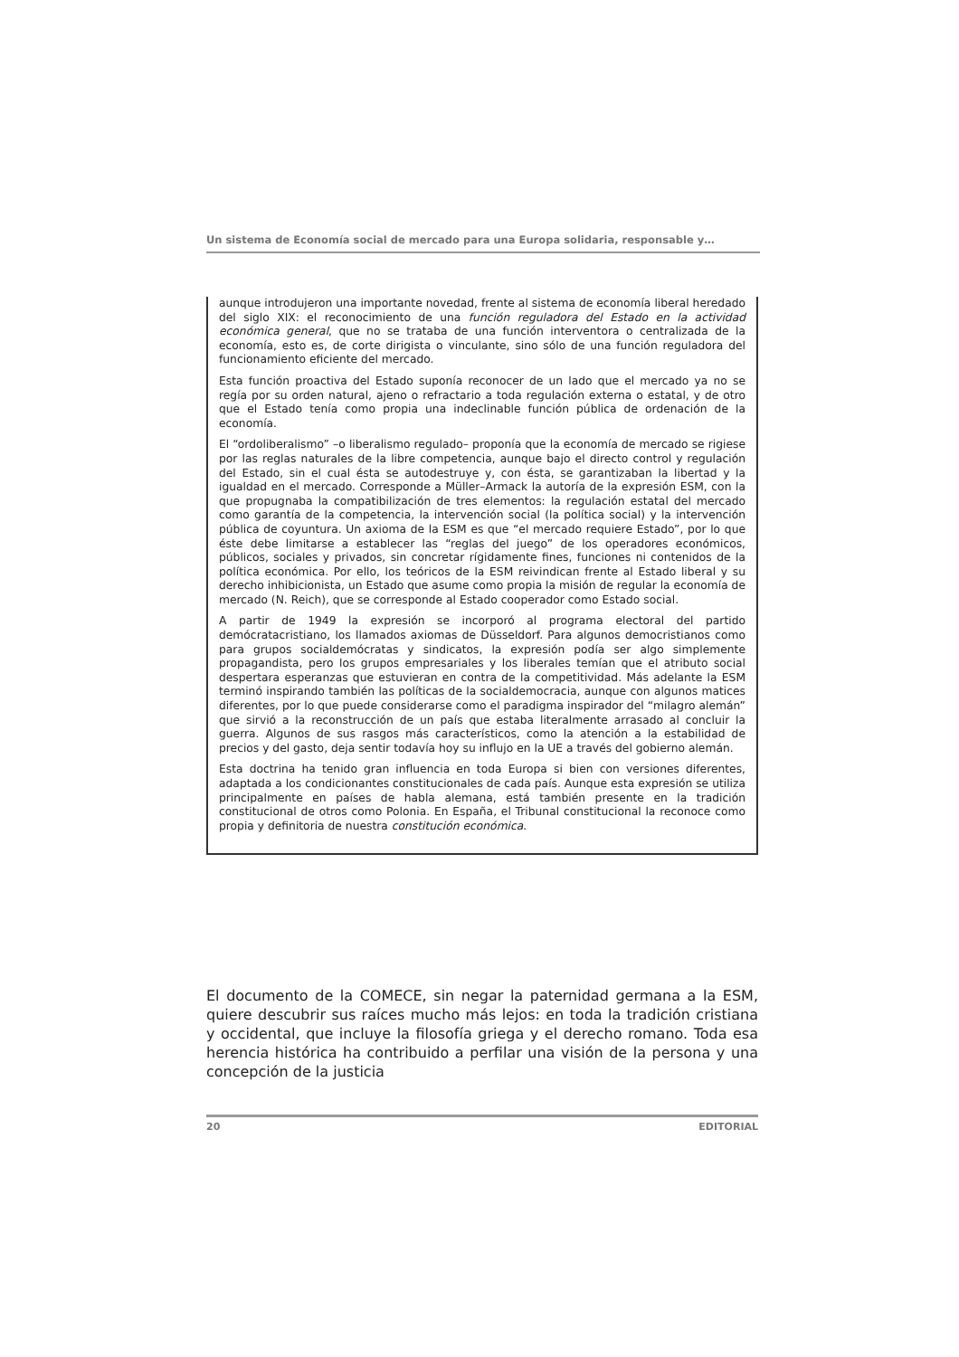Un sistema de Economía social de mercado para una Europa solidaria, responsable y…
aunque introdujeron una importante novedad, frente al sistema de economía liberal heredado del siglo XIX: el reconocimiento de una función reguladora del Estado en la actividad económica general, que no se trataba de una función interventora o centralizada de la economía, esto es, de corte dirigista o vinculante, sino sólo de una función reguladora del funcionamiento eficiente del mercado.
Esta función proactiva del Estado suponía reconocer de un lado que el mercado ya no se regía por su orden natural, ajeno o refractario a toda regulación externa o estatal, y de otro que el Estado tenía como propia una indeclinable función pública de ordenación de la economía.
El “ordoliberalismo” –o liberalismo regulado– proponía que la economía de mercado se rigiese por las reglas naturales de la libre competencia, aunque bajo el directo control y regulación del Estado, sin el cual ésta se autodestruye y, con ésta, se garantizaban la libertad y la igualdad en el mercado. Corresponde a Müller–Armack la autoría de la expresión ESM, con la que propugnaba la compatibilización de tres elementos: la regulación estatal del mercado como garantía de la competencia, la intervención social (la política social) y la intervención pública de coyuntura. Un axioma de la ESM es que “el mercado requiere Estado”, por lo que éste debe limitarse a establecer las “reglas del juego” de los operadores económicos, públicos, sociales y privados, sin concretar rígidamente fines, funciones ni contenidos de la política económica. Por ello, los teóricos de la ESM reivindican frente al Estado liberal y su derecho inhibicionista, un Estado que asume como propia la misión de regular la economía de mercado (N. Reich), que se corresponde al Estado cooperador como Estado social.
A partir de 1949 la expresión se incorporó al programa electoral del partido demócratacristiano, los llamados axiomas de Düsseldorf. Para algunos democristianos como para grupos socialdemócratas y sindicatos, la expresión podía ser algo simplemente propagandista, pero los grupos empresariales y los liberales temían que el atributo social despertara esperanzas que estuvieran en contra de la competitividad. Más adelante la ESM terminó inspirando también las políticas de la socialdemocracia, aunque con algunos matices diferentes, por lo que puede considerarse como el paradigma inspirador del “milagro alemán” que sirvió a la reconstrucción de un país que estaba literalmente arrasado al concluir la guerra. Algunos de sus rasgos más característicos, como la atención a la estabilidad de precios y del gasto, deja sentir todavía hoy su influjo en la UE a través del gobierno alemán.
Esta doctrina ha tenido gran influencia en toda Europa si bien con versiones diferentes, adaptada a los condicionantes constitucionales de cada país. Aunque esta expresión se utiliza principalmente en países de habla alemana, está también presente en la tradición constitucional de otros como Polonia. En España, el Tribunal constitucional la reconoce como propia y definitoria de nuestra constitución económica.
El documento de la COMECE, sin negar la paternidad germana a la ESM, quiere descubrir sus raíces mucho más lejos: en toda la tradición cristiana y occidental, que incluye la filosofía griega y el derecho romano. Toda esa herencia histórica ha contribuido a perfilar una visión de la persona y una concepción de la justicia
20 EDITORIAL